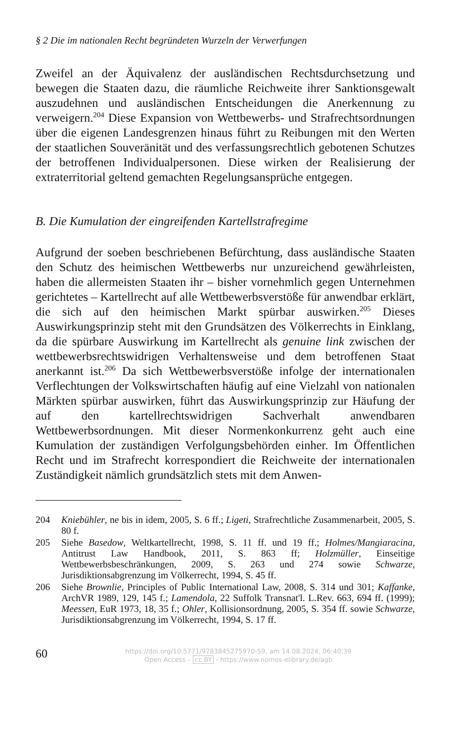§ 2 Die im nationalen Recht begründeten Wurzeln der Verwerfungen
Zweifel an der Äquivalenz der ausländischen Rechtsdurchsetzung und bewegen die Staaten dazu, die räumliche Reichweite ihrer Sanktionsgewalt auszudehnen und ausländischen Entscheidungen die Anerkennung zu verweigern.<sup>204</sup> Diese Expansion von Wettbewerbs- und Strafrechtsordnungen über die eigenen Landesgrenzen hinaus führt zu Reibungen mit den Werten der staatlichen Souveränität und des verfassungsrechtlich gebotenen Schutzes der betroffenen Individualpersonen. Diese wirken der Realisierung der extraterritorial geltend gemachten Regelungsansprüche entgegen.
B. Die Kumulation der eingreifenden Kartellstrafregime
Aufgrund der soeben beschriebenen Befürchtung, dass ausländische Staaten den Schutz des heimischen Wettbewerbs nur unzureichend gewährleisten, haben die allermeisten Staaten ihr – bisher vornehmlich gegen Unternehmen gerichtetes – Kartellrecht auf alle Wettbewerbsverstöße für anwendbar erklärt, die sich auf den heimischen Markt spürbar auswirken.<sup>205</sup> Dieses Auswirkungsprinzip steht mit den Grundsätzen des Völkerrechts in Einklang, da die spürbare Auswirkung im Kartellrecht als genuine link zwischen der wettbewerbsrechtswidrigen Verhaltensweise und dem betroffenen Staat anerkannt ist.<sup>206</sup> Da sich Wettbewerbsverstöße infolge der internationalen Verflechtungen der Volkswirtschaften häufig auf eine Vielzahl von nationalen Märkten spürbar auswirken, führt das Auswirkungsprinzip zur Häufung der auf den kartellrechtswidrigen Sachverhalt anwendbaren Wettbewerbsordnungen. Mit dieser Normenkonkurrenz geht auch eine Kumulation der zuständigen Verfolgungsbehörden einher. Im Öffentlichen Recht und im Strafrecht korrespondiert die Reichweite der internationalen Zuständigkeit nämlich grundsätzlich stets mit dem Anwen-
204 Kniebühler, ne bis in idem, 2005, S. 6 ff.; Ligeti, Strafrechtliche Zusammenarbeit, 2005, S. 80 f.
205 Siehe Basedow, Weltkartellrecht, 1998, S. 11 ff. und 19 ff.; Holmes/Mangiaracina, Antitrust Law Handbook, 2011, S. 863 ff; Holzmüller, Einseitige Wettbewerbsbeschränkungen, 2009, S. 263 und 274 sowie Schwarze, Jurisdiktionsabgrenzung im Völkerrecht, 1994, S. 45 ff.
206 Siehe Brownlie, Principles of Public International Law, 2008, S. 314 und 301; Kaffanke, ArchVR 1989, 129, 145 f.; Lamendola, 22 Suffolk Transnat'l. L.Rev. 663, 694 ff. (1999); Meessen, EuR 1973, 18, 35 f.; Ohler, Kollisionsordnung, 2005, S. 354 ff. sowie Schwarze, Jurisdiktionsabgrenzung im Völkerrecht, 1994, S. 17 ff.
60
https://doi.org/10.5771/9783845275970-59, am 14.08.2024, 06:40:39
Open Access – cc BY - https://www.nomos-elibrary.de/agb